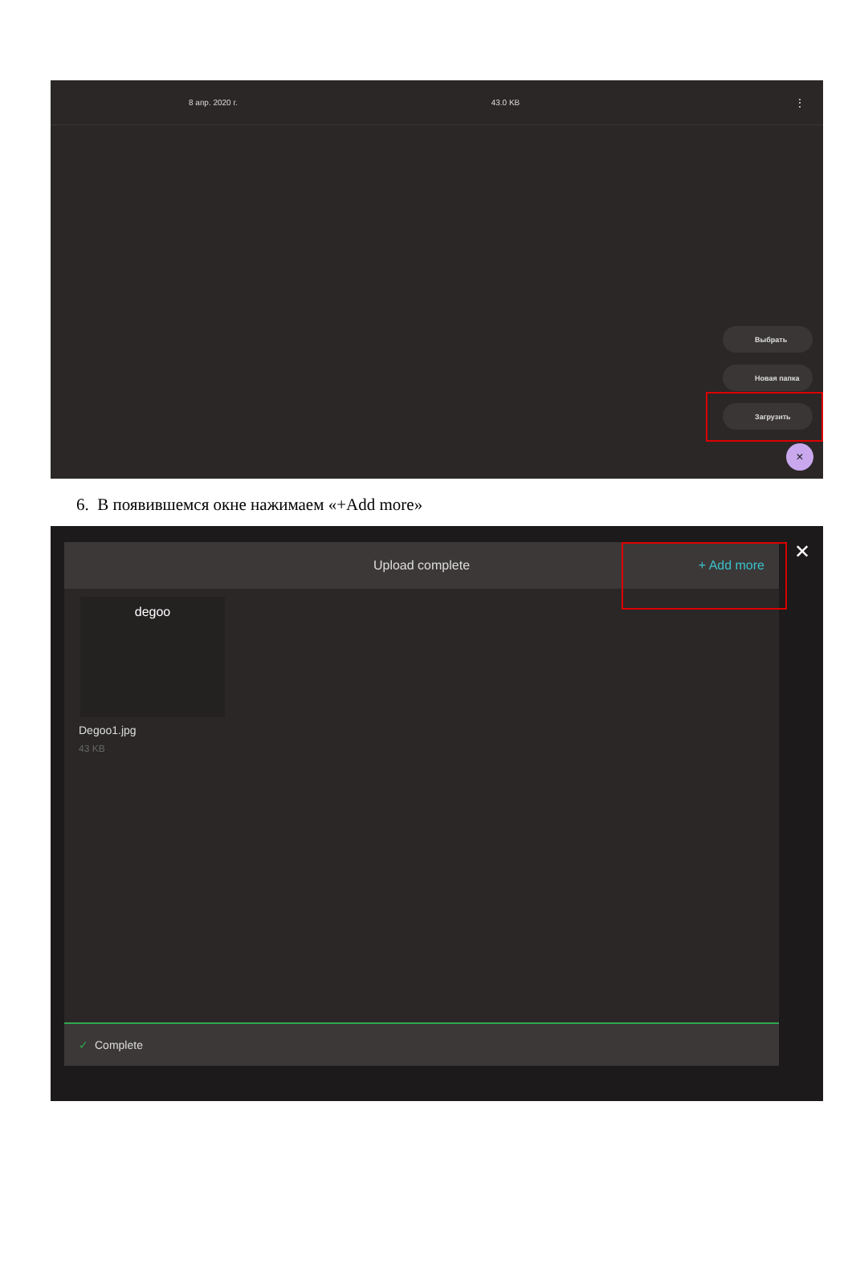8 апр. 2020 г. 43.0 KB ⋮
Выбрать
Новая папка
Загрузить
×
6. В появившемся окне нажимаем «+Add more»
Upload complete + Add more
degoo
Degoo1.jpg
43 KB
✓ Complete
✕